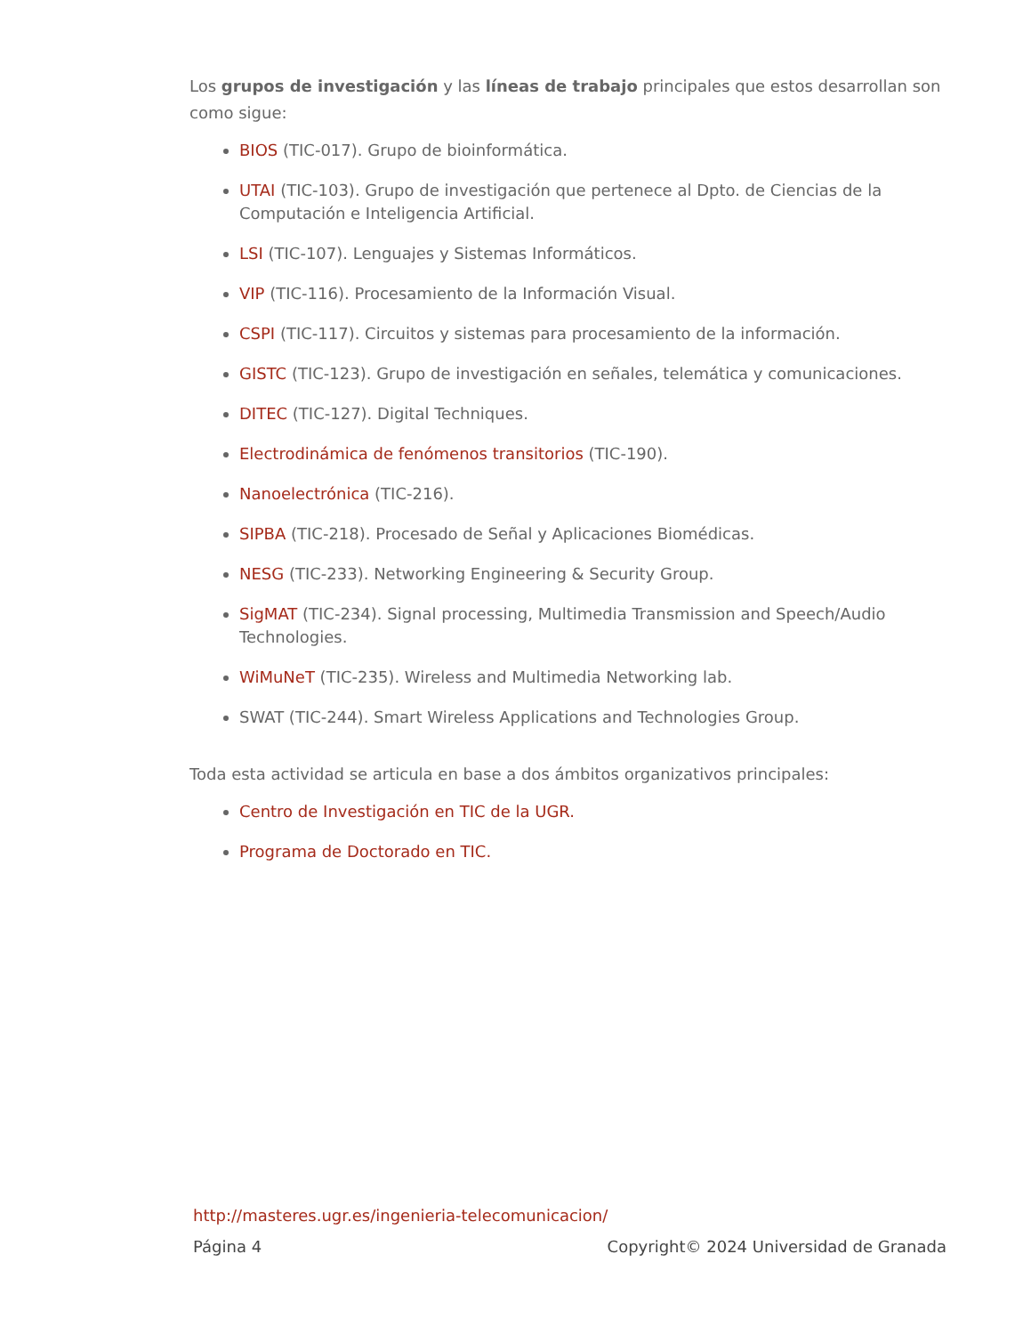Los grupos de investigación y las líneas de trabajo principales que estos desarrollan son como sigue:
BIOS (TIC-017). Grupo de bioinformática.
UTAI (TIC-103). Grupo de investigación que pertenece al Dpto. de Ciencias de la Computación e Inteligencia Artificial.
LSI (TIC-107). Lenguajes y Sistemas Informáticos.
VIP (TIC-116). Procesamiento de la Información Visual.
CSPI (TIC-117). Circuitos y sistemas para procesamiento de la información.
GISTC (TIC-123). Grupo de investigación en señales, telemática y comunicaciones.
DITEC (TIC-127). Digital Techniques.
Electrodinámica de fenómenos transitorios (TIC-190).
Nanoelectrónica (TIC-216).
SIPBA (TIC-218). Procesado de Señal y Aplicaciones Biomédicas.
NESG (TIC-233). Networking Engineering & Security Group.
SigMAT (TIC-234). Signal processing, Multimedia Transmission and Speech/Audio Technologies.
WiMuNeT (TIC-235). Wireless and Multimedia Networking lab.
SWAT (TIC-244). Smart Wireless Applications and Technologies Group.
Toda esta actividad se articula en base a dos ámbitos organizativos principales:
Centro de Investigación en TIC de la UGR.
Programa de Doctorado en TIC.
http://masteres.ugr.es/ingenieria-telecomunicacion/
Página 4 Copyright© 2024 Universidad de Granada